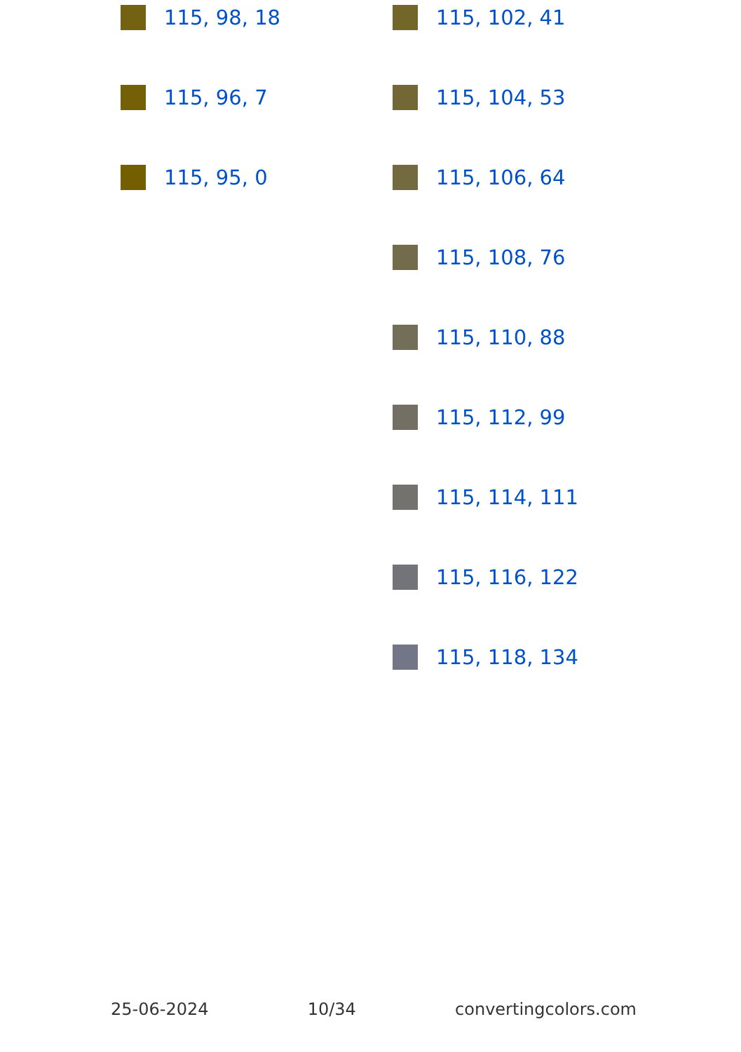115, 98, 18
115, 96, 7
115, 95, 0
115, 102, 41
115, 104, 53
115, 106, 64
115, 108, 76
115, 110, 88
115, 112, 99
115, 114, 111
115, 116, 122
115, 118, 134
25-06-2024 10/34 convertingcolors.com